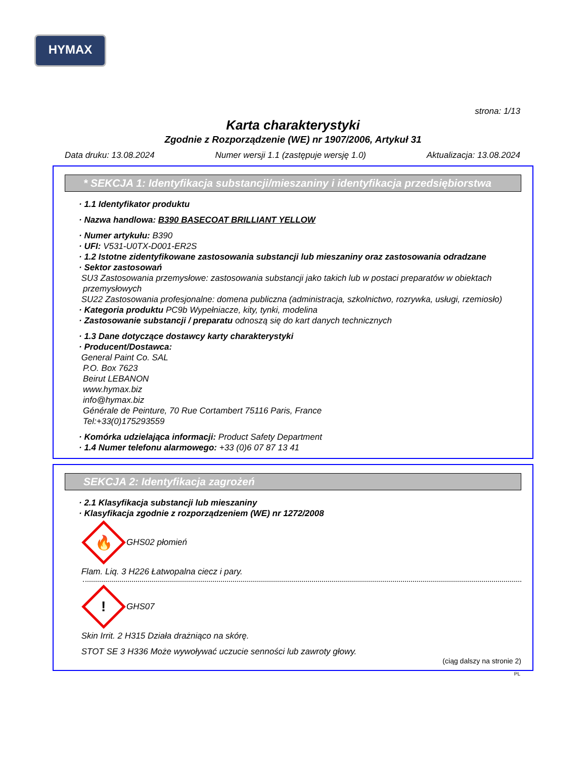HYMAX
strona: 1/13
Karta charakterystyki
Zgodnie z Rozporządzenie (WE) nr 1907/2006, Artykuł 31
Data druku: 13.08.2024 Numer wersji 1.1 (zastępuje wersję 1.0) Aktualizacja: 13.08.2024
* SEKCJA 1: Identyfikacja substancji/mieszaniny i identyfikacja przedsiębiorstwa
· 1.1 Identyfikator produktu
· Nazwa handlowa: B390 BASECOAT BRILLIANT YELLOW
· Numer artykułu: B390
· UFI: V531-U0TX-D001-ER2S
· 1.2 Istotne zidentyfikowane zastosowania substancji lub mieszaniny oraz zastosowania odradzane
· Sektor zastosowań
SU3 Zastosowania przemysłowe: zastosowania substancji jako takich lub w postaci preparatów w obiektach przemysłowych
SU22 Zastosowania profesjonalne: domena publiczna (administracja, szkolnictwo, rozrywka, usługi, rzemiosło)
· Kategoria produktu PC9b Wypełniacze, kity, tynki, modelina
· Zastosowanie substancji / preparatu odnoszą się do kart danych technicznych
· 1.3 Dane dotyczące dostawcy karty charakterystyki
· Producent/Dostawca:
General Paint Co. SAL
P.O. Box 7623
Beirut LEBANON
www.hymax.biz
info@hymax.biz
Générale de Peinture, 70 Rue Cortambert 75116 Paris, France
Tel:+33(0)175293559
· Komórka udzielająca informacji: Product Safety Department
· 1.4 Numer telefonu alarmowego: +33 (0)6 07 87 13 41
SEKCJA 2: Identyfikacja zagrożeń
· 2.1 Klasyfikacja substancji lub mieszaniny
· Klasyfikacja zgodnie z rozporządzeniem (WE) nr 1272/2008
🔥
GHS02 płomień
Flam. Liq. 3 H226 Łatwopalna ciecz i pary.
!
GHS07
Skin Irrit. 2 H315 Działa drażniąco na skórę.
STOT SE 3 H336 Może wywoływać uczucie senności lub zawroty głowy.
(ciąg dalszy na stronie 2)
PL